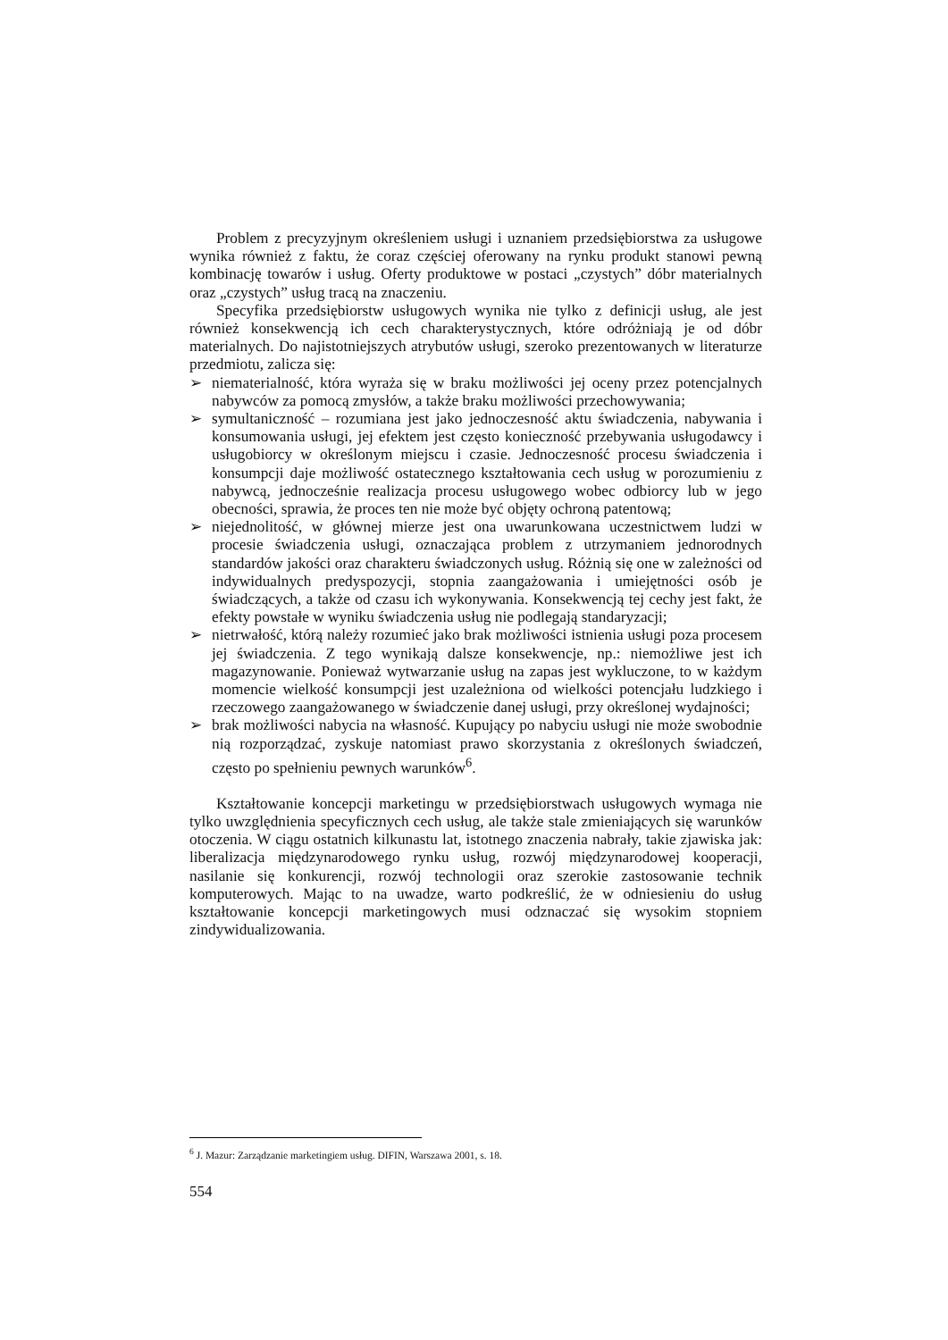Problem z precyzyjnym określeniem usługi i uznaniem przedsiębiorstwa za usługowe wynika również z faktu, że coraz częściej oferowany na rynku produkt stanowi pewną kombinację towarów i usług. Oferty produktowe w postaci „czystych” dóbr materialnych oraz „czystych” usług tracą na znaczeniu.
Specyfika przedsiębiorstw usługowych wynika nie tylko z definicji usług, ale jest również konsekwencją ich cech charakterystycznych, które odróżniają je od dóbr materialnych. Do najistotniejszych atrybutów usługi, szeroko prezentowanych w literaturze przedmiotu, zalicza się:
➢ niematerialność, która wyraża się w braku możliwości jej oceny przez potencjalnych nabywców za pomocą zmysłów, a także braku możliwości przechowywania;
➢ symultaniczność – rozumiana jest jako jednoczesność aktu świadczenia, nabywania i konsumowania usługi, jej efektem jest często konieczność przebywania usługodawcy i usługobiorcy w określonym miejscu i czasie. Jednoczesność procesu świadczenia i konsumpcji daje możliwość ostatecznego kształtowania cech usług w porozumieniu z nabywcą, jednocześnie realizacja procesu usługowego wobec odbiorcy lub w jego obecności, sprawia, że proces ten nie może być objęty ochroną patentową;
➢ niejednolitość, w głównej mierze jest ona uwarunkowana uczestnictwem ludzi w procesie świadczenia usługi, oznaczająca problem z utrzymaniem jednorodnych standardów jakości oraz charakteru świadczonych usług. Różnią się one w zależności od indywidualnych predyspozycji, stopnia zaangażowania i umiejętności osób je świadczących, a także od czasu ich wykonywania. Konsekwencją tej cechy jest fakt, że efekty powstałe w wyniku świadczenia usług nie podlegają standaryzacji;
➢ nietrwałość, którą należy rozumieć jako brak możliwości istnienia usługi poza procesem jej świadczenia. Z tego wynikają dalsze konsekwencje, np.: niemożliwe jest ich magazynowanie. Ponieważ wytwarzanie usług na zapas jest wykluczone, to w każdym momencie wielkość konsumpcji jest uzależniona od wielkości potencjału ludzkiego i rzeczowego zaangażowanego w świadczenie danej usługi, przy określonej wydajności;
➢ brak możliwości nabycia na własność. Kupujący po nabyciu usługi nie może swobodnie nią rozporządzać, zyskuje natomiast prawo skorzystania z określonych świadczeń, często po spełnieniu pewnych warunków<sup>6</sup>.
Kształtowanie koncepcji marketingu w przedsiębiorstwach usługowych wymaga nie tylko uwzględnienia specyficznych cech usług, ale także stale zmieniających się warunków otoczenia. W ciągu ostatnich kilkunastu lat, istotnego znaczenia nabrały, takie zjawiska jak: liberalizacja międzynarodowego rynku usług, rozwój międzynarodowej kooperacji, nasilanie się konkurencji, rozwój technologii oraz szerokie zastosowanie technik komputerowych. Mając to na uwadze, warto podkreślić, że w odniesieniu do usług kształtowanie koncepcji marketingowych musi odznaczać się wysokim stopniem zindywidualizowania.
<sup>6</sup> J. Mazur: Zarządzanie marketingiem usług. DIFIN, Warszawa 2001, s. 18.
554